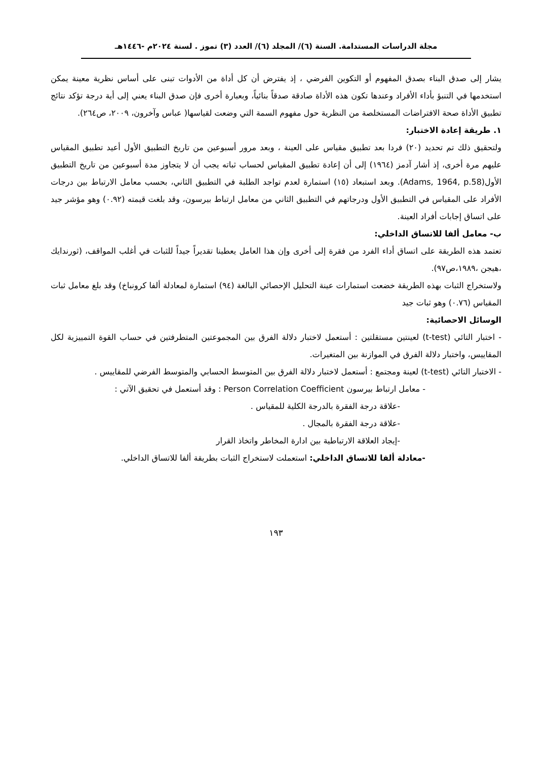مجلة الدراسات المستدامة. السنة (٦)/ المجلد (٦)/ العدد (٣) تموز . لسنة ٢٠٢٤م -١٤٤٦هـ
يشار إلى صدق البناء بصدق المفهوم أو التكوين الفرضي ، إذ يفترض أن كل أداة من الأدوات تبنى على أساس نظرية معينة يمكن استخدمها في التنبؤ بأداء الأفراد وعندها تكون هذه الأداة صادقة صدقاً بنائياً، وبعبارة أخرى فإن صدق البناء يعني إلى أية درجة تؤكد نتائج تطبيق الأداة صحة الافتراضات المستخلصة من النظرية حول مفهوم السمة التي وضعت لقياسها( عباس وآخرون، ٢٠٠٩، ص٢٦٤).
١. طريقة إعادة الاختبار:
ولتحقيق ذلك تم تحديد (٢٠) فردا بعد تطبيق مقياس على العينة ، وبعد مرور أسبوعين من تاريخ التطبيق الأول أعيد تطبيق المقياس عليهم مرة أخرى، إذ أشار آدمز (١٩٦٤) إلى أن إعادة تطبيق المقياس لحساب ثباته يجب أن لا يتجاوز مدة أسبوعين من تاريخ التطبيق الأول(Adams, 1964, p.58). وبعد استبعاد (١٥) استمارة لعدم تواجد الطلبة في التطبيق الثاني، بحسب معامل الارتباط بين درجات الأفراد على المقياس في التطبيق الأول ودرجاتهم في التطبيق الثاني من معامل ارتباط بيرسون، وقد بلغت قيمته (٠.٩٢) وهو مؤشر جيد على اتساق إجابات أفراد العينة.
ب- معامل ألفا للاتساق الداخلي:
تعتمد هذه الطريقة على اتساق أداء الفرد من فقرة إلى أخرى وإن هذا العامل يعطينا تقديراً جيداً للثبات في أغلب المواقف، (ثورندايك ،هيجن ،١٩٨٩،ص٩٧).
ولاستخراج الثبات بهذه الطريقة خضعت استمارات عينة التحليل الإحصائي البالغة (٩٤) استمارة لمعادلة ألفا كرونباخ) وقد بلغ معامل ثبات المقياس (٠.٧٦) وهو ثبات جيد
الوسائل الاحصائية:
- اختبار التائي (t-test) لعينتين مستقلتين : أستعمل لاختبار دلالة الفرق بين المجموعتين المتطرفتين في حساب القوة التمييزية لكل المقاييس، واختبار دلالة الفرق في الموازنة بين المتغيرات.
- الاختبار التائي (t-test) لعينة ومجتمع : أستعمل لاختبار دلالة الفرق بين المتوسط الحسابي والمتوسط الفرضي للمقاييس .
- معامل ارتباط بيرسون Person Correlation Coefficient : وقد أستعمل في تحقيق الآتي :
-علاقة درجة الفقرة بالدرجة الكلية للمقياس .
-علاقة درجة الفقرة بالمجال .
-إيجاد العلاقة الارتباطية بين ادارة المخاطر واتخاذ القرار
-معادلة ألفا للاتساق الداخلي: استعملت لاستخراج الثبات بطريقة ألفا للاتساق الداخلي.
١٩٣